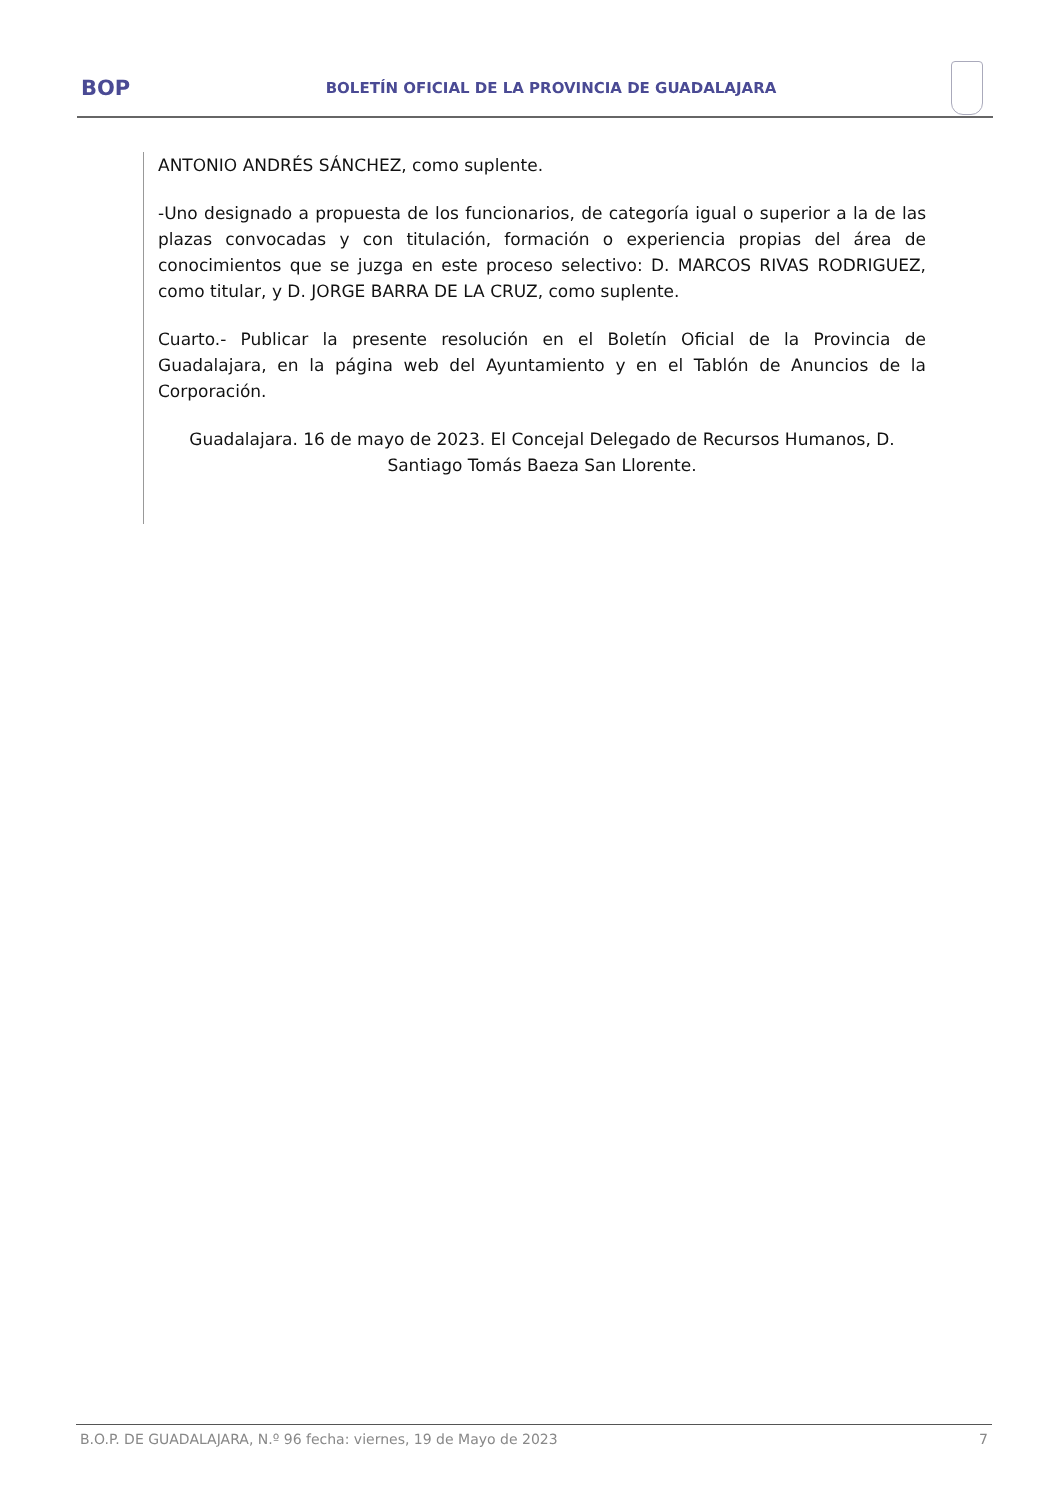BOP
BOLETÍN OFICIAL DE LA PROVINCIA DE GUADALAJARA
ANTONIO ANDRÉS SÁNCHEZ, como suplente.
-Uno designado a propuesta de los funcionarios, de categoría igual o superior a la de las plazas convocadas y con titulación, formación o experiencia propias del área de conocimientos que se juzga en este proceso selectivo: D. MARCOS RIVAS RODRIGUEZ, como titular, y D. JORGE BARRA DE LA CRUZ, como suplente.
Cuarto.- Publicar la presente resolución en el Boletín Oficial de la Provincia de Guadalajara, en la página web del Ayuntamiento y en el Tablón de Anuncios de la Corporación.
Guadalajara. 16 de mayo de 2023. El Concejal Delegado de Recursos Humanos, D. Santiago Tomás Baeza San Llorente.
B.O.P. DE GUADALAJARA, N.º 96 fecha: viernes, 19 de Mayo de 2023 7